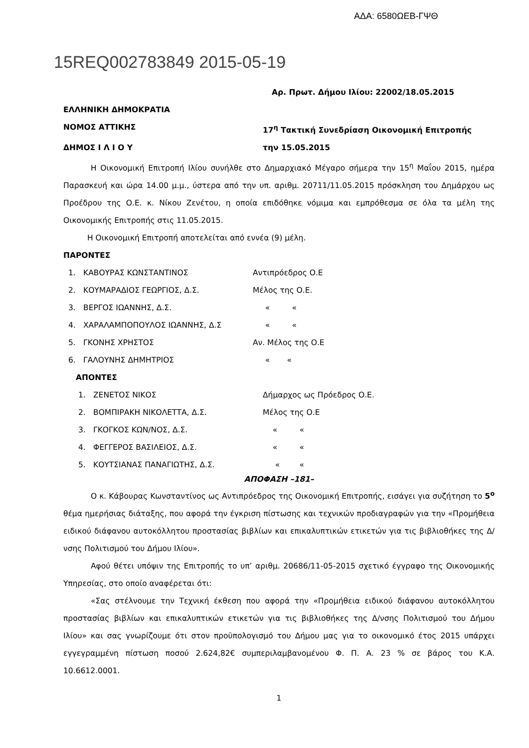ΑΔΑ: 6580ΩΕΒ-ΓΨΘ
15REQ002783849 2015-05-19
Αρ. Πρωτ. Δήμου Ιλίου: 22002/18.05.2015
ΕΛΛΗΝΙΚΗ ΔΗΜΟΚΡΑΤΙΑ
ΝΟΜΟΣ ΑΤΤΙΚΗΣ 17<sup>η</sup> Τακτική Συνεδρίαση Οικονομική Επιτροπής
ΔΗΜΟΣ Ι Λ Ι Ο Υ την 15.05.2015
Η Οικονομική Επιτροπή Ιλίου συνήλθε στο Δημαρχιακό Μέγαρο σήμερα την 15<sup>η</sup> Μαΐου 2015, ημέρα Παρασκευή και ώρα 14.00 μ.μ., ύστερα από την υπ. αριθμ. 20711/11.05.2015 πρόσκληση του Δημάρχου ως Προέδρου της Ο.Ε. κ. Νίκου Ζενέτου, η οποία επιδόθηκε νόμιμα και εμπρόθεσμα σε όλα τα μέλη της Οικονομικής Επιτροπής στις 11.05.2015.
Η Οικονομική Επιτροπή αποτελείται από εννέα (9) μέλη.
ΠΑΡΟΝΤΕΣ
1. ΚΑΒΟΥΡΑΣ ΚΩΝΣΤΑΝΤΙΝΟΣ Αντιπρόεδρος Ο.Ε
2. ΚΟΥΜΑΡΑΔΙΟΣ ΓΕΩΡΓΙΟΣ, Δ.Σ. Μέλος της Ο.Ε.
3. ΒΕΡΓΟΣ ΙΩΑΝΝΗΣ, Δ.Σ. « «
4. ΧΑΡΑΛΑΜΠΟΠΟΥΛΟΣ ΙΩΑΝΝΗΣ, Δ.Σ « «
5. ΓΚΟΝΗΣ ΧΡΗΣΤΟΣ Αν. Μέλος της Ο.Ε
6. ΓΑΛΟΥΝΗΣ ΔΗΜΗΤΡΙΟΣ « «
ΑΠΟΝΤΕΣ
1. ΖΕΝΕΤΟΣ ΝΙΚΟΣ Δήμαρχος ως Πρόεδρος Ο.Ε.
2. ΒΟΜΠΙΡΑΚΗ ΝΙΚΟΛΕΤΤΑ, Δ.Σ. Μέλος της Ο.Ε
3. ΓΚΟΓΚΟΣ ΚΩΝ/ΝΟΣ, Δ.Σ. « «
4. ΦΕΓΓΕΡΟΣ ΒΑΣΙΛΕΙΟΣ, Δ.Σ. « «
5. ΚΟΥΤΣΙΑΝΑΣ ΠΑΝΑΓΙΩΤΗΣ, Δ.Σ. « «
ΑΠΟΦΑΣΗ –181–
Ο κ. Κάβουρας Κωνσταντίνος ως Αντιπρόεδρος της Οικονομική Επιτροπής, εισάγει για συζήτηση το 5<sup>ο</sup> θέμα ημερήσιας διάταξης, που αφορά την έγκριση πίστωσης και τεχνικών προδιαγραφών για την «Προμήθεια ειδικού διάφανου αυτοκόλλητου προστασίας βιβλίων και επικαλυπτικών ετικετών για τις βιβλιοθήκες της Δ/νσης Πολιτισμού του Δήμου Ιλίου».
Αφού θέτει υπόψιν της Επιτροπής το υπ’ αριθμ. 20686/11-05-2015 σχετικό έγγραφο της Οικονομικής Υπηρεσίας, στο οποίο αναφέρεται ότι:
«Σας στέλνουμε την Τεχνική έκθεση που αφορά την «Προμήθεια ειδικού διάφανου αυτοκόλλητου προστασίας βιβλίων και επικαλυπτικών ετικετών για τις βιβλιοθήκες της Δ/νσης Πολιτισμού του Δήμου Ιλίου» και σας γνωρίζουμε ότι στον προϋπολογισμό του Δήμου μας για το οικονομικό έτος 2015 υπάρχει εγγεγραμμένη πίστωση ποσού 2.624,82€ συμπεριλαμβανομένου Φ. Π. Α. 23 % σε βάρος του Κ.Α. 10.6612.0001.
1